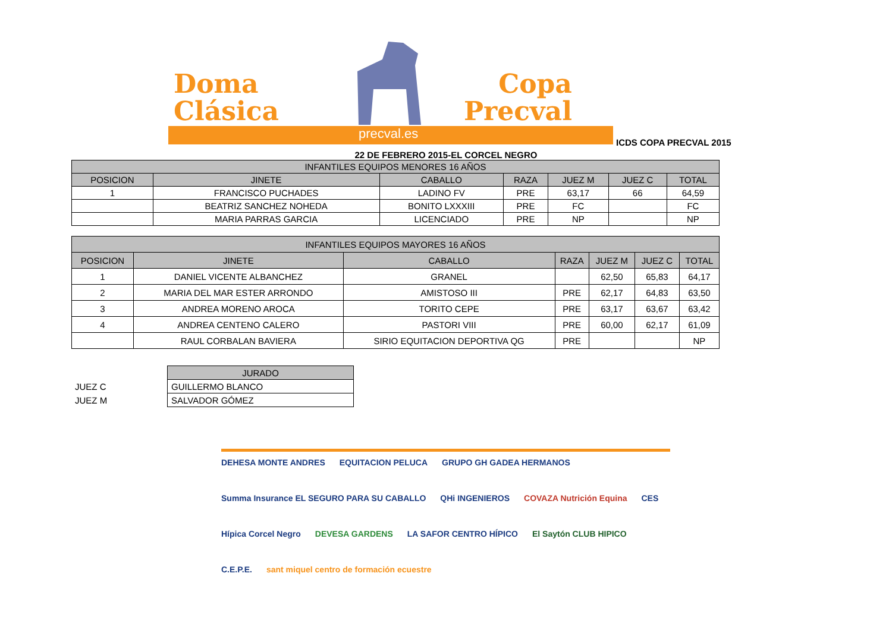Doma
Clásica
Copa
Precval
precval.es
ICDS COPA PRECVAL 2015
22 DE FEBRERO 2015-EL CORCEL NEGRO
| INFANTILES EQUIPOS MENORES 16 AÑOS | | | | | | |
| --- | --- | --- | --- | --- | --- | --- |
| POSICION | JINETE | CABALLO | RAZA | JUEZ M | JUEZ C | TOTAL |
| 1 | FRANCISCO PUCHADES | LADINO FV | PRE | 63,17 | 66 | 64,59 |
| | BEATRIZ SANCHEZ NOHEDA | BONITO LXXXIII | PRE | FC | | FC |
| | MARIA PARRAS GARCIA | LICENCIADO | PRE | NP | | NP |
| INFANTILES EQUIPOS MAYORES 16 AÑOS | | | | | | |
| --- | --- | --- | --- | --- | --- | --- |
| POSICION | JINETE | CABALLO | RAZA | JUEZ M | JUEZ C | TOTAL |
| 1 | DANIEL VICENTE ALBANCHEZ | GRANEL | | 62,50 | 65,83 | 64,17 |
| 2 | MARIA DEL MAR ESTER ARRONDO | AMISTOSO III | PRE | 62,17 | 64,83 | 63,50 |
| 3 | ANDREA MORENO AROCA | TORITO CEPE | PRE | 63,17 | 63,67 | 63,42 |
| 4 | ANDREA CENTENO CALERO | PASTORI VIII | PRE | 60,00 | 62,17 | 61,09 |
| | RAUL CORBALAN BAVIERA | SIRIO EQUITACION DEPORTIVA QG | PRE | | | NP |
JUEZ C
JUEZ M
| JURADO |
| GUILLERMO BLANCO |
| SALVADOR GÓMEZ |
DEHESA MONTE ANDRES EQUITACION PELUCA GRUPO GH GADEA HERMANOS Summa Insurance EL SEGURO PARA SU CABALLO QHi INGENIEROS COVAZA Nutrición Equina CES Hípica Corcel Negro DEVESA GARDENS LA SAFOR CENTRO HÍPICO El Saytón CLUB HIPICO C.E.P.E. sant miquel centro de formación ecuestre